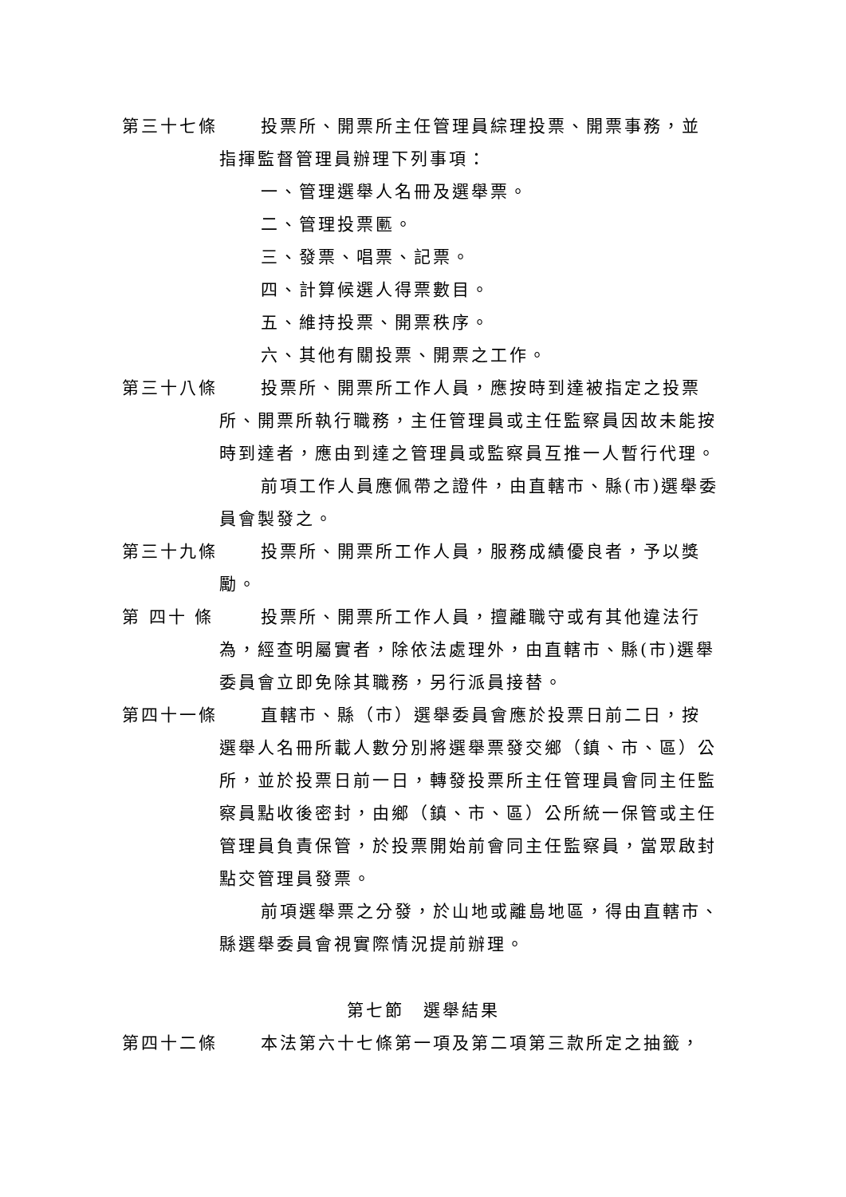第三十七條 投票所、開票所主任管理員綜理投票、開票事務，並
指揮監督管理員辦理下列事項：
一、管理選舉人名冊及選舉票。
二、管理投票匭。
三、發票、唱票、記票。
四、計算候選人得票數目。
五、維持投票、開票秩序。
六、其他有關投票、開票之工作。
第三十八條 投票所、開票所工作人員，應按時到達被指定之投票
所、開票所執行職務，主任管理員或主任監察員因故未能按時到達者，應由到達之管理員或監察員互推一人暫行代理。
前項工作人員應佩帶之證件，由直轄市、縣(市)選舉委員會製發之。
第三十九條 投票所、開票所工作人員，服務成績優良者，予以獎
勵。
第 四十 條 投票所、開票所工作人員，擅離職守或有其他違法行
為，經查明屬實者，除依法處理外，由直轄市、縣(市)選舉委員會立即免除其職務，另行派員接替。
第四十一條 直轄市、縣（市）選舉委員會應於投票日前二日，按
選舉人名冊所載人數分別將選舉票發交鄉（鎮、市、區）公所，並於投票日前一日，轉發投票所主任管理員會同主任監察員點收後密封，由鄉（鎮、市、區）公所統一保管或主任管理員負責保管，於投票開始前會同主任監察員，當眾啟封點交管理員發票。
前項選舉票之分發，於山地或離島地區，得由直轄市、縣選舉委員會視實際情況提前辦理。
第七節　選舉結果
第四十二條 本法第六十七條第一項及第二項第三款所定之抽籤，